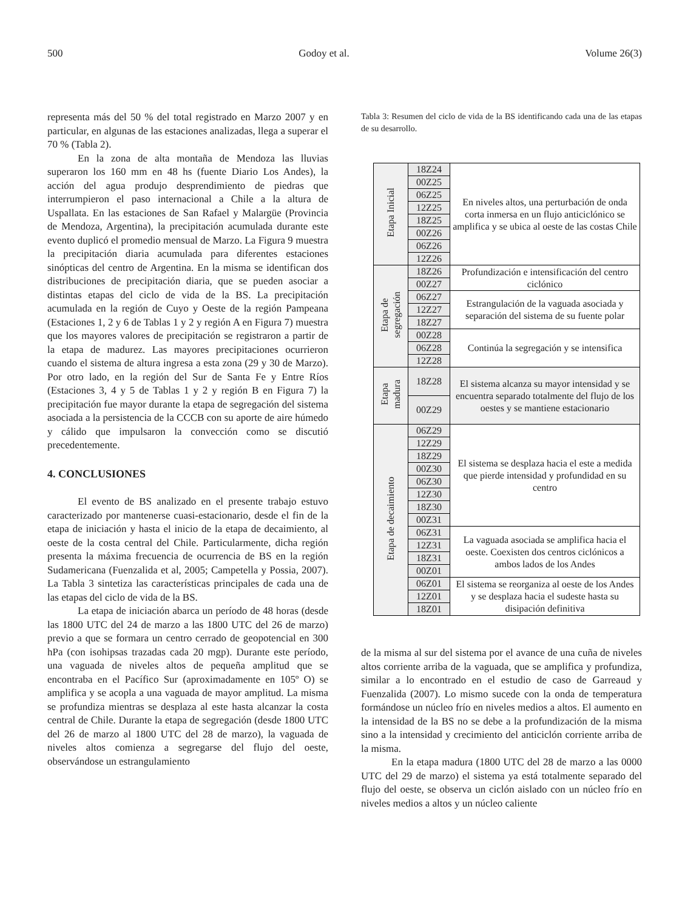500 Godoy et al. Volume 26(3)
representa más del 50 % del total registrado en Marzo 2007 y en particular, en algunas de las estaciones analizadas, llega a superar el 70 % (Tabla 2).
En la zona de alta montaña de Mendoza las lluvias superaron los 160 mm en 48 hs (fuente Diario Los Andes), la acción del agua produjo desprendimiento de piedras que interrumpieron el paso internacional a Chile a la altura de Uspallata. En las estaciones de San Rafael y Malargüe (Provincia de Mendoza, Argentina), la precipitación acumulada durante este evento duplicó el promedio mensual de Marzo. La Figura 9 muestra la precipitación diaria acumulada para diferentes estaciones sinópticas del centro de Argentina. En la misma se identifican dos distribuciones de precipitación diaria, que se pueden asociar a distintas etapas del ciclo de vida de la BS. La precipitación acumulada en la región de Cuyo y Oeste de la región Pampeana (Estaciones 1, 2 y 6 de Tablas 1 y 2 y región A en Figura 7) muestra que los mayores valores de precipitación se registraron a partir de la etapa de madurez. Las mayores precipitaciones ocurrieron cuando el sistema de altura ingresa a esta zona (29 y 30 de Marzo). Por otro lado, en la región del Sur de Santa Fe y Entre Ríos (Estaciones 3, 4 y 5 de Tablas 1 y 2 y región B en Figura 7) la precipitación fue mayor durante la etapa de segregación del sistema asociada a la persistencia de la CCCB con su aporte de aire húmedo y cálido que impulsaron la convección como se discutió precedentemente.
4. CONCLUSIONES
El evento de BS analizado en el presente trabajo estuvo caracterizado por mantenerse cuasi-estacionario, desde el fin de la etapa de iniciación y hasta el inicio de la etapa de decaimiento, al oeste de la costa central del Chile. Particularmente, dicha región presenta la máxima frecuencia de ocurrencia de BS en la región Sudamericana (Fuenzalida et al, 2005; Campetella y Possia, 2007). La Tabla 3 sintetiza las características principales de cada una de las etapas del ciclo de vida de la BS.
La etapa de iniciación abarca un período de 48 horas (desde las 1800 UTC del 24 de marzo a las 1800 UTC del 26 de marzo) previo a que se formara un centro cerrado de geopotencial en 300 hPa (con isohipsas trazadas cada 20 mgp). Durante este período, una vaguada de niveles altos de pequeña amplitud que se encontraba en el Pacífico Sur (aproximadamente en 105º O) se amplifica y se acopla a una vaguada de mayor amplitud. La misma se profundiza mientras se desplaza al este hasta alcanzar la costa central de Chile. Durante la etapa de segregación (desde 1800 UTC del 26 de marzo al 1800 UTC del 28 de marzo), la vaguada de niveles altos comienza a segregarse del flujo del oeste, observándose un estrangulamiento
Tabla 3: Resumen del ciclo de vida de la BS identificando cada una de las etapas de su desarrollo.
| Etapa Inicial | 18Z24 | En niveles altos, una perturbación de onda corta inmersa en un flujo anticiclónico se amplifica y se ubica al oeste de las costas Chile |
| | 00Z25 | |
| | 06Z25 | |
| | 12Z25 | |
| | 18Z25 | |
| | 00Z26 | |
| | 06Z26 | |
| | 12Z26 | |
| Etapa de segregación | 18Z26 | Profundización e intensificación del centro ciclónico |
| | 00Z27 | |
| | 06Z27 | Estrangulación de la vaguada asociada y separación del sistema de su fuente polar |
| | 12Z27 | |
| | 18Z27 | |
| | 00Z28 | Continúa la segregación y se intensifica |
| | 06Z28 | |
| | 12Z28 | |
| Etapa madura | 18Z28 | El sistema alcanza su mayor intensidad y se encuentra separado totalmente del flujo de los oestes y se mantiene estacionario |
| | 00Z29 | |
| Etapa de decaimiento | 06Z29 | El sistema se desplaza hacia el este a medida que pierde intensidad y profundidad en su centro |
| | 12Z29 | |
| | 18Z29 | |
| | 00Z30 | |
| | 06Z30 | |
| | 12Z30 | |
| | 18Z30 | |
| | 00Z31 | |
| | 06Z31 | La vaguada asociada se amplifica hacia el oeste. Coexisten dos centros ciclónicos a ambos lados de los Andes |
| | 12Z31 | |
| | 18Z31 | |
| | 00Z01 | |
| | 06Z01 | El sistema se reorganiza al oeste de los Andes y se desplaza hacia el sudeste hasta su disipación definitiva |
| | 12Z01 | |
| | 18Z01 | |
de la misma al sur del sistema por el avance de una cuña de niveles altos corriente arriba de la vaguada, que se amplifica y profundiza, similar a lo encontrado en el estudio de caso de Garreaud y Fuenzalida (2007). Lo mismo sucede con la onda de temperatura formándose un núcleo frío en niveles medios a altos. El aumento en la intensidad de la BS no se debe a la profundización de la misma sino a la intensidad y crecimiento del anticiclón corriente arriba de la misma.
En la etapa madura (1800 UTC del 28 de marzo a las 0000 UTC del 29 de marzo) el sistema ya está totalmente separado del flujo del oeste, se observa un ciclón aislado con un núcleo frío en niveles medios a altos y un núcleo caliente